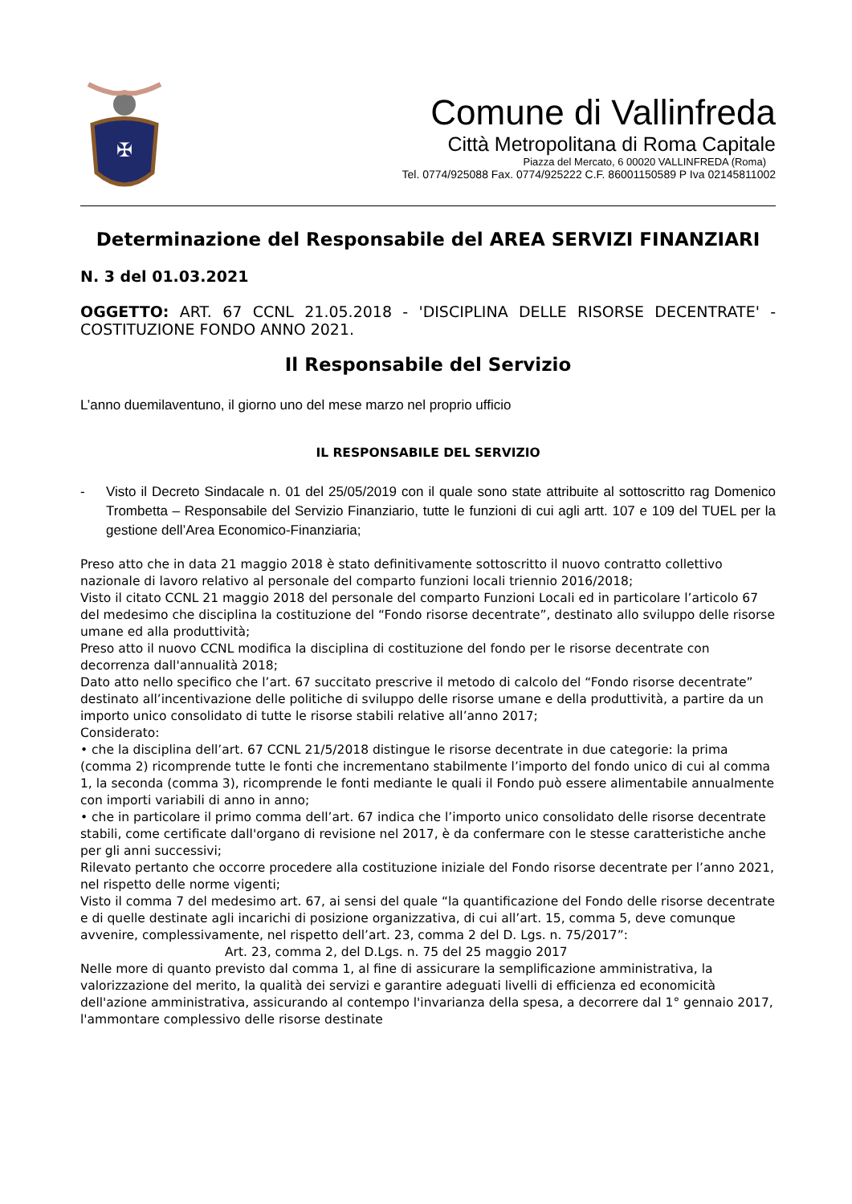✠
Comune di Vallinfreda
Città Metropolitana di Roma Capitale
Piazza del Mercato, 6 00020 VALLINFREDA (Roma)
Tel. 0774/925088 Fax. 0774/925222 C.F. 86001150589 P Iva 02145811002
Determinazione del Responsabile del AREA SERVIZI FINANZIARI
N. 3 del 01.03.2021
OGGETTO: ART. 67 CCNL 21.05.2018 - 'DISCIPLINA DELLE RISORSE DECENTRATE' - COSTITUZIONE FONDO ANNO 2021.
Il Responsabile del Servizio
L’anno duemilaventuno, il giorno uno del mese marzo nel proprio ufficio
IL RESPONSABILE DEL SERVIZIO
- Visto il Decreto Sindacale n. 01 del 25/05/2019 con il quale sono state attribuite al sottoscritto rag Domenico Trombetta – Responsabile del Servizio Finanziario, tutte le funzioni di cui agli artt. 107 e 109 del TUEL per la gestione dell’Area Economico-Finanziaria;
Preso atto che in data 21 maggio 2018 è stato definitivamente sottoscritto il nuovo contratto collettivo nazionale di lavoro relativo al personale del comparto funzioni locali triennio 2016/2018;
Visto il citato CCNL 21 maggio 2018 del personale del comparto Funzioni Locali ed in particolare l’articolo 67 del medesimo che disciplina la costituzione del “Fondo risorse decentrate”, destinato allo sviluppo delle risorse umane ed alla produttività;
Preso atto il nuovo CCNL modifica la disciplina di costituzione del fondo per le risorse decentrate con decorrenza dall'annualità 2018;
Dato atto nello specifico che l’art. 67 succitato prescrive il metodo di calcolo del “Fondo risorse decentrate” destinato all’incentivazione delle politiche di sviluppo delle risorse umane e della produttività, a partire da un importo unico consolidato di tutte le risorse stabili relative all’anno 2017;
Considerato:
• che la disciplina dell’art. 67 CCNL 21/5/2018 distingue le risorse decentrate in due categorie: la prima (comma 2) ricomprende tutte le fonti che incrementano stabilmente l’importo del fondo unico di cui al comma 1, la seconda (comma 3), ricomprende le fonti mediante le quali il Fondo può essere alimentabile annualmente con importi variabili di anno in anno;
• che in particolare il primo comma dell’art. 67 indica che l’importo unico consolidato delle risorse decentrate stabili, come certificate dall'organo di revisione nel 2017, è da confermare con le stesse caratteristiche anche per gli anni successivi;
Rilevato pertanto che occorre procedere alla costituzione iniziale del Fondo risorse decentrate per l’anno 2021, nel rispetto delle norme vigenti;
Visto il comma 7 del medesimo art. 67, ai sensi del quale “la quantificazione del Fondo delle risorse decentrate e di quelle destinate agli incarichi di posizione organizzativa, di cui all’art. 15, comma 5, deve comunque avvenire, complessivamente, nel rispetto dell’art. 23, comma 2 del D. Lgs. n. 75/2017”:
Art. 23, comma 2, del D.Lgs. n. 75 del 25 maggio 2017
Nelle more di quanto previsto dal comma 1, al fine di assicurare la semplificazione amministrativa, la valorizzazione del merito, la qualità dei servizi e garantire adeguati livelli di efficienza ed economicità dell'azione amministrativa, assicurando al contempo l'invarianza della spesa, a decorrere dal 1° gennaio 2017, l'ammontare complessivo delle risorse destinate